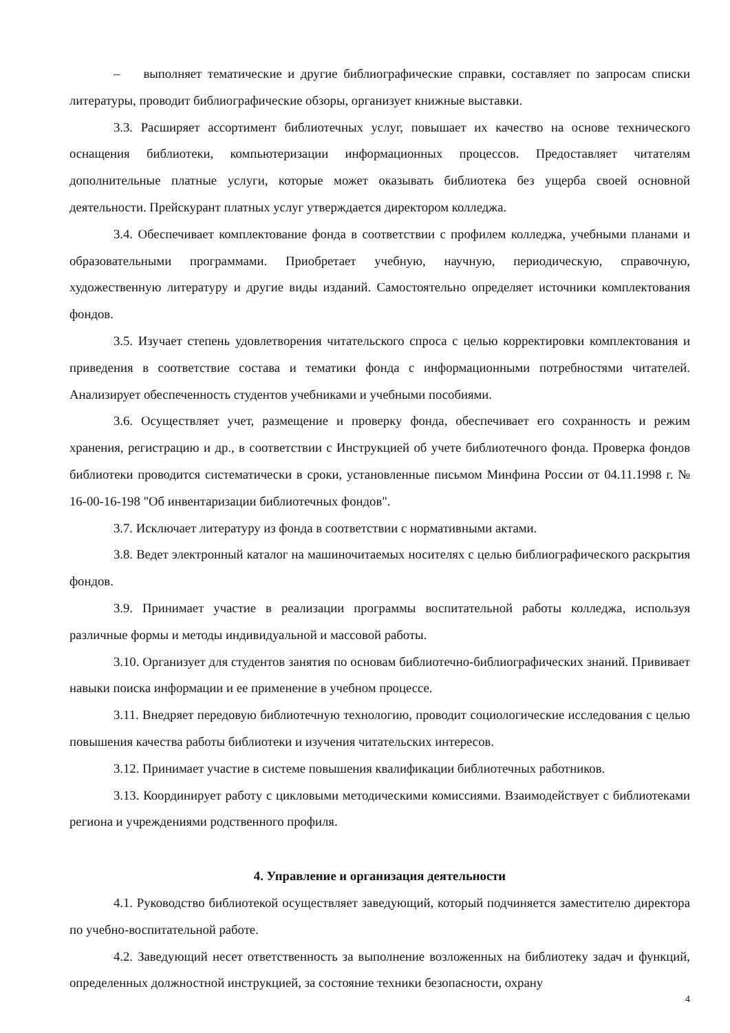– выполняет тематические и другие библиографические справки, составляет по запросам списки литературы, проводит библиографические обзоры, организует книжные выставки.
3.3. Расширяет ассортимент библиотечных услуг, повышает их качество на основе технического оснащения библиотеки, компьютеризации информационных процессов. Предоставляет читателям дополнительные платные услуги, которые может оказывать библиотека без ущерба своей основной деятельности. Прейскурант платных услуг утверждается директором колледжа.
3.4. Обеспечивает комплектование фонда в соответствии с профилем колледжа, учебными планами и образовательными программами. Приобретает учебную, научную, периодическую, справочную, художественную литературу и другие виды изданий. Самостоятельно определяет источники комплектования фондов.
3.5. Изучает степень удовлетворения читательского спроса с целью корректировки комплектования и приведения в соответствие состава и тематики фонда с информационными потребностями читателей. Анализирует обеспеченность студентов учебниками и учебными пособиями.
3.6. Осуществляет учет, размещение и проверку фонда, обеспечивает его сохранность и режим хранения, регистрацию и др., в соответствии с Инструкцией об учете библиотечного фонда. Проверка фондов библиотеки проводится систематически в сроки, установленные письмом Минфина России от 04.11.1998 г. № 16-00-16-198 "Об инвентаризации библиотечных фондов".
3.7. Исключает литературу из фонда в соответствии с нормативными актами.
3.8. Ведет электронный каталог на машиночитаемых носителях с целью библиографического раскрытия фондов.
3.9. Принимает участие в реализации программы воспитательной работы колледжа, используя различные формы и методы индивидуальной и массовой работы.
3.10. Организует для студентов занятия по основам библиотечно-библиографических знаний. Прививает навыки поиска информации и ее применение в учебном процессе.
3.11. Внедряет передовую библиотечную технологию, проводит социологические исследования с целью повышения качества работы библиотеки и изучения читательских интересов.
3.12. Принимает участие в системе повышения квалификации библиотечных работников.
3.13. Координирует работу с цикловыми методическими комиссиями. Взаимодействует с библиотеками региона и учреждениями родственного профиля.
4. Управление и организация деятельности
4.1. Руководство библиотекой осуществляет заведующий, который подчиняется заместителю директора по учебно-воспитательной работе.
4.2. Заведующий несет ответственность за выполнение возложенных на библиотеку задач и функций, определенных должностной инструкцией, за состояние техники безопасности, охрану
4